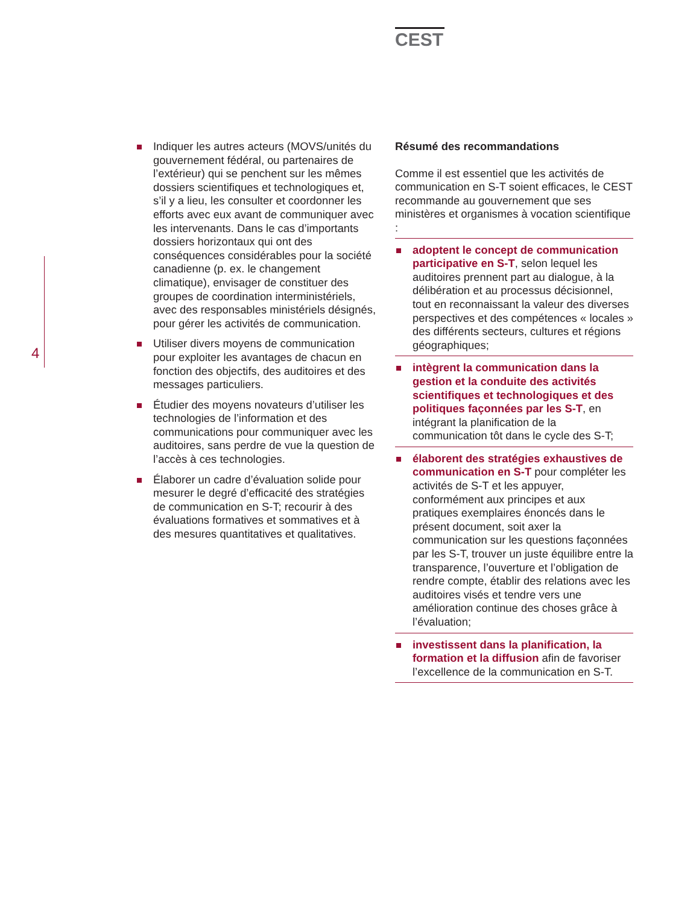CEST
4
Indiquer les autres acteurs (MOVS/unités du gouvernement fédéral, ou partenaires de l’extérieur) qui se penchent sur les mêmes dossiers scientifiques et technologiques et, s’il y a lieu, les consulter et coordonner les efforts avec eux avant de communiquer avec les intervenants. Dans le cas d’importants dossiers horizontaux qui ont des conséquences considérables pour la société canadienne (p. ex. le changement climatique), envisager de constituer des groupes de coordination interministériels, avec des responsables ministériels désignés, pour gérer les activités de communication.
Utiliser divers moyens de communication pour exploiter les avantages de chacun en fonction des objectifs, des auditoires et des messages particuliers.
Étudier des moyens novateurs d’utiliser les technologies de l’information et des communications pour communiquer avec les auditoires, sans perdre de vue la question de l’accès à ces technologies.
Élaborer un cadre d’évaluation solide pour mesurer le degré d’efficacité des stratégies de communication en S-T; recourir à des évaluations formatives et sommatives et à des mesures quantitatives et qualitatives.
Résumé des recommandations
Comme il est essentiel que les activités de communication en S-T soient efficaces, le CEST recommande au gouvernement que ses ministères et organismes à vocation scientifique :
adoptent le concept de communication participative en S-T, selon lequel les auditoires prennent part au dialogue, à la délibération et au processus décisionnel, tout en reconnaissant la valeur des diverses perspectives et des compétences « locales » des différents secteurs, cultures et régions géographiques;
intègrent la communication dans la gestion et la conduite des activités scientifiques et technologiques et des politiques façonnées par les S-T, en intégrant la planification de la communication tôt dans le cycle des S-T;
élaborent des stratégies exhaustives de communication en S-T pour compléter les activités de S-T et les appuyer, conformément aux principes et aux pratiques exemplaires énoncés dans le présent document, soit axer la communication sur les questions façonnées par les S-T, trouver un juste équilibre entre la transparence, l’ouverture et l’obligation de rendre compte, établir des relations avec les auditoires visés et tendre vers une amélioration continue des choses grâce à l’évaluation;
investissent dans la planification, la formation et la diffusion afin de favoriser l’excellence de la communication en S-T.